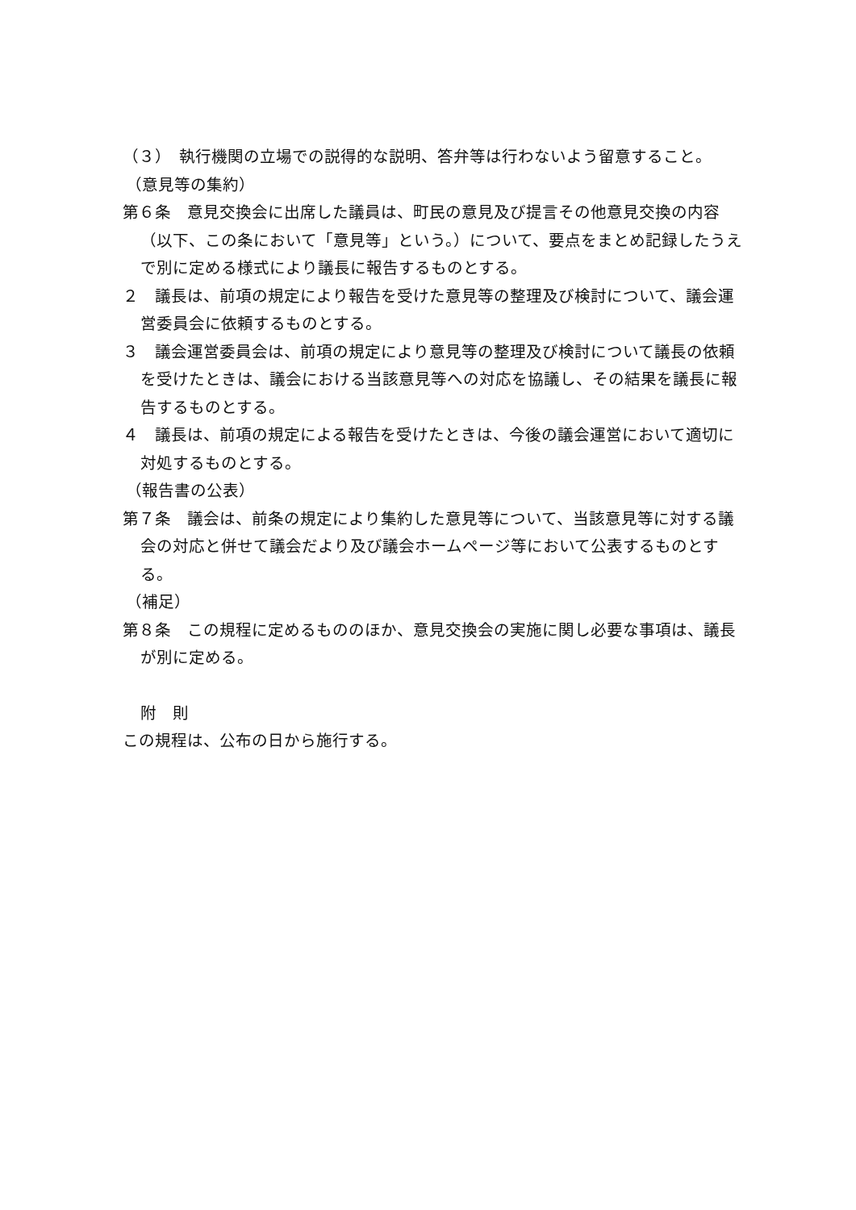（３）　執行機関の立場での説得的な説明、答弁等は行わないよう留意すること。
（意見等の集約）
第６条　意見交換会に出席した議員は、町民の意見及び提言その他意見交換の内容（以下、この条において「意見等」という。）について、要点をまとめ記録したうえで別に定める様式により議長に報告するものとする。
２　議長は、前項の規定により報告を受けた意見等の整理及び検討について、議会運営委員会に依頼するものとする。
３　議会運営委員会は、前項の規定により意見等の整理及び検討について議長の依頼を受けたときは、議会における当該意見等への対応を協議し、その結果を議長に報告するものとする。
４　議長は、前項の規定による報告を受けたときは、今後の議会運営において適切に対処するものとする。
（報告書の公表）
第７条　議会は、前条の規定により集約した意見等について、当該意見等に対する議会の対応と併せて議会だより及び議会ホームページ等において公表するものとする。
（補足）
第８条　この規程に定めるもののほか、意見交換会の実施に関し必要な事項は、議長が別に定める。
附　則
この規程は、公布の日から施行する。